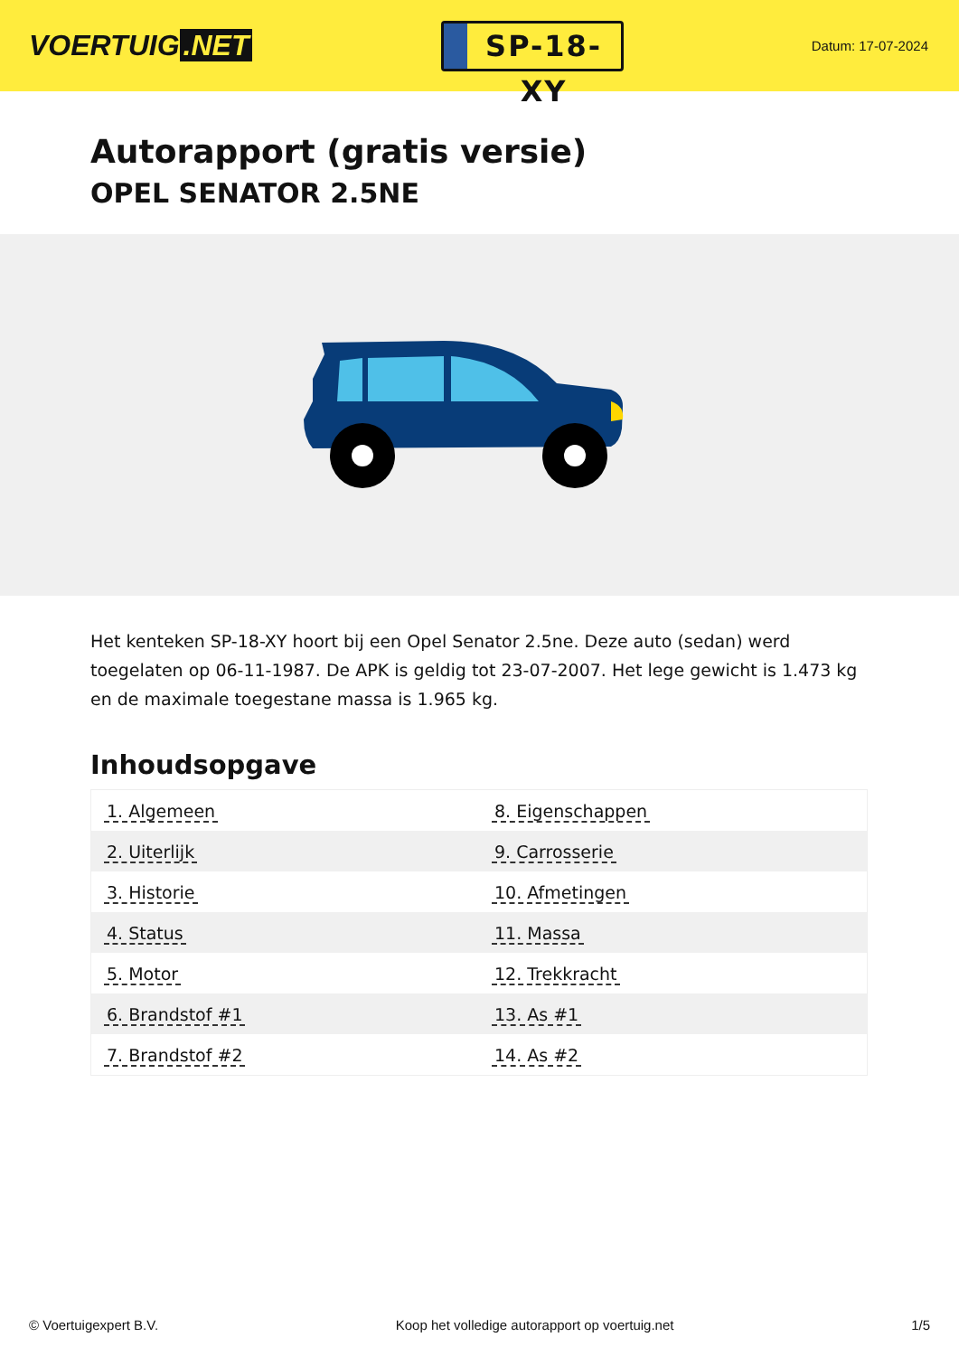VOERTUIG.NET
SP-18-XY
Datum: 17-07-2024
Autorapport (gratis versie)
OPEL SENATOR 2.5NE
Het kenteken SP-18-XY hoort bij een Opel Senator 2.5ne. Deze auto (sedan) werd toegelaten op 06-11-1987. De APK is geldig tot 23-07-2007. Het lege gewicht is 1.473 kg en de maximale toegestane massa is 1.965 kg.
Inhoudsopgave
| 1. Algemeen | 8. Eigenschappen |
| 2. Uiterlijk | 9. Carrosserie |
| 3. Historie | 10. Afmetingen |
| 4. Status | 11. Massa |
| 5. Motor | 12. Trekkracht |
| 6. Brandstof #1 | 13. As #1 |
| 7. Brandstof #2 | 14. As #2 |
© Voertuigexpert B.V. Koop het volledige autorapport op voertuig.net 1/5